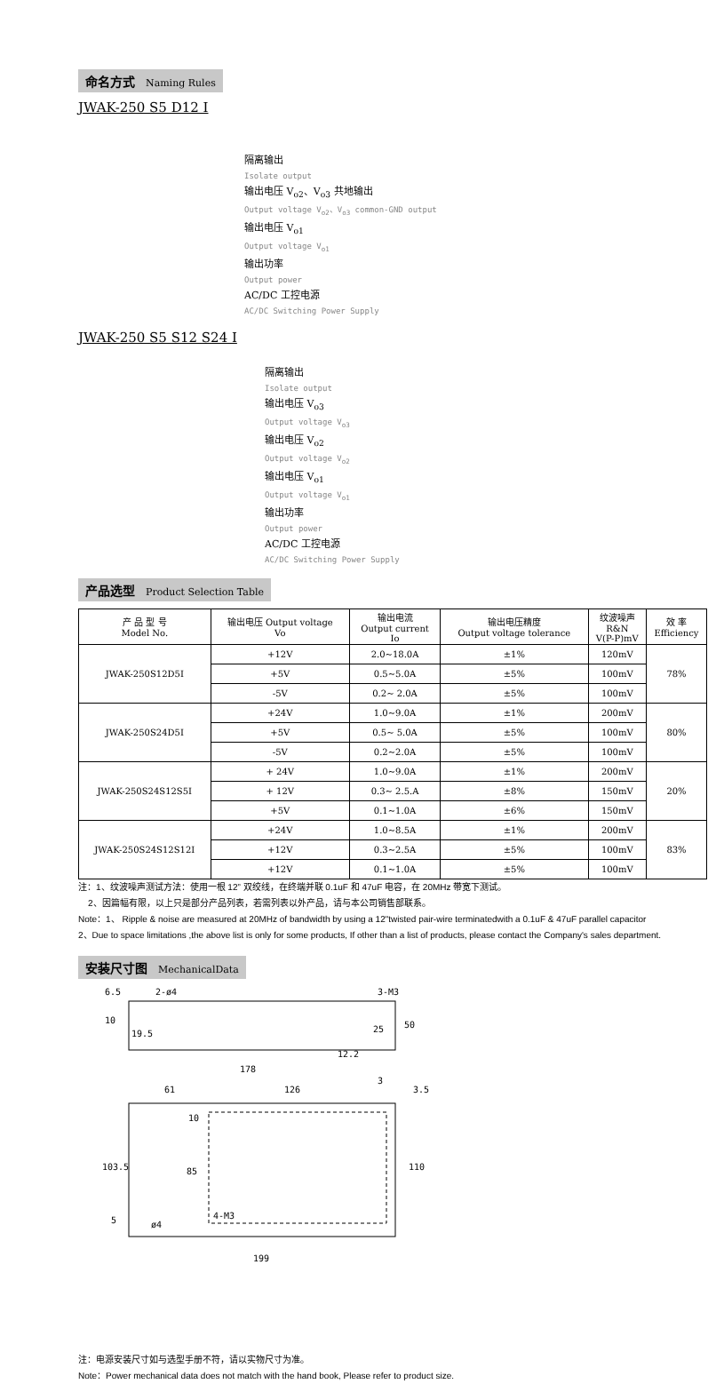命名方式 Naming Rules
JWAK-250 S5 D12 I
隔离输出
Isolate output
输出电压 V<sub>o2</sub>、V<sub>o3</sub> 共地输出
Output voltage V<sub>o2</sub>、V<sub>o3</sub> common-GND output
输出电压 V<sub>o1</sub>
Output voltage V<sub>o1</sub>
输出功率
Output power
AC/DC 工控电源
AC/DC Switching Power Supply
JWAK-250 S5 S12 S24 I
隔离输出
Isolate output
输出电压 V<sub>o3</sub>
Output voltage V<sub>o3</sub>
输出电压 V<sub>o2</sub>
Output voltage V<sub>o2</sub>
输出电压 V<sub>o1</sub>
Output voltage V<sub>o1</sub>
输出功率
Output power
AC/DC 工控电源
AC/DC Switching Power Supply
产品选型 Product Selection Table
| 产 品 型 号 Model No. | 输出电压 Output voltage Vo | 输出电流 Output current Io | 输出电压精度 Output voltage tolerance | 纹波噪声 R&N V(P-P)mV | 效 率 Efficiency |
| --- | --- | --- | --- | --- | --- |
| JWAK-250S12D5I | +12V | 2.0~18.0A | ±1% | 120mV | 78% |
| | +5V | 0.5~5.0A | ±5% | 100mV | |
| | -5V | 0.2~ 2.0A | ±5% | 100mV | |
| JWAK-250S24D5I | +24V | 1.0~9.0A | ±1% | 200mV | 80% |
| | +5V | 0.5~ 5.0A | ±5% | 100mV | |
| | -5V | 0.2~2.0A | ±5% | 100mV | |
| JWAK-250S24S12S5I | + 24V | 1.0~9.0A | ±1% | 200mV | 20% |
| | + 12V | 0.3~ 2.5.A | ±8% | 150mV | |
| | +5V | 0.1~1.0A | ±6% | 150mV | |
| JWAK-250S24S12S12I | +24V | 1.0~8.5A | ±1% | 200mV | 83% |
| | +12V | 0.3~2.5A | ±5% | 100mV | |
| | +12V | 0.1~1.0A | ±5% | 100mV | |
注：1、纹波噪声测试方法：使用一根 12” 双绞线，在终端并联 0.1uF 和 47uF 电容，在 20MHz 带宽下测试。
2、因篇幅有限，以上只是部分产品列表，若需列表以外产品，请与本公司销售部联系。
Note：1、 Ripple & noise are measured at 20MHz of bandwidth by using a 12"twisted pair-wire terminatedwith a 0.1uF & 47uF parallel capacitor
2、Due to space limitations ,the above list is only for some products, If other than a list of products, please contact the Company's sales department.
安装尺寸图 MechanicalData
6.5
2-ø4
3-M3
10
19.5
25
50
12.2
178
61
126
3
3.5
10
103.5
85
110
5
ø4
4-M3
199
注：电源安装尺寸如与选型手册不符，请以实物尺寸为准。
Note：Power mechanical data does not match with the hand book, Please refer to product size.